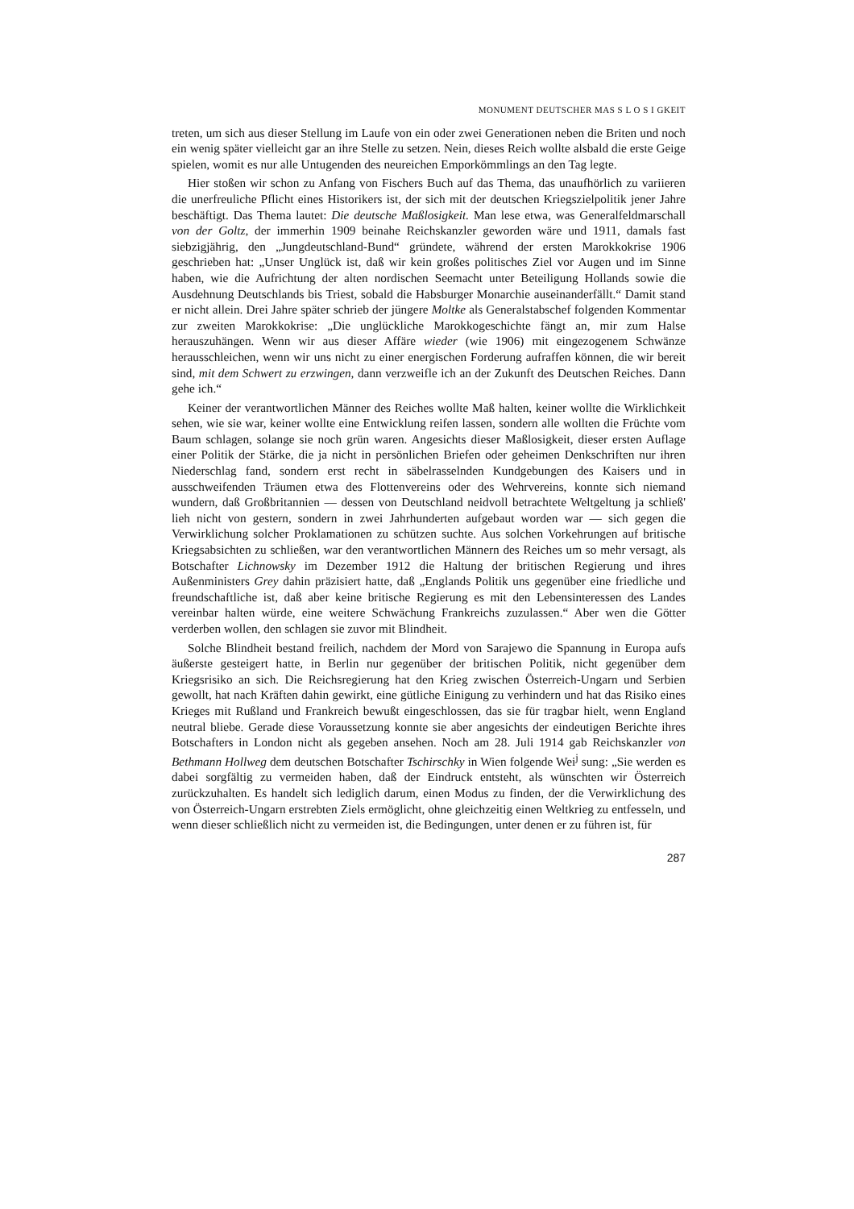MONUMENT DEUTSCHER MAS S L O S I GKEIT
treten, um sich aus dieser Stellung im Laufe von ein oder zwei Generationen neben die Briten und noch ein wenig später vielleicht gar an ihre Stelle zu setzen. Nein, dieses Reich wollte alsbald die erste Geige spielen, womit es nur alle Untugenden des neureichen Emporkömmlings an den Tag legte.
Hier stoßen wir schon zu Anfang von Fischers Buch auf das Thema, das unaufhörlich zu variieren die unerfreuliche Pflicht eines Historikers ist, der sich mit der deutschen Kriegszielpolitik jener Jahre beschäftigt. Das Thema lautet: Die deutsche Maßlosigkeit. Man lese etwa, was Generalfeldmarschall von der Goltz, der immerhin 1909 beinahe Reichskanzler geworden wäre und 1911, damals fast siebzigjährig, den „Jungdeutschland-Bund“ gründete, während der ersten Marokkokrise 1906 geschrieben hat: „Unser Unglück ist, daß wir kein großes politisches Ziel vor Augen und im Sinne haben, wie die Aufrichtung der alten nordischen Seemacht unter Beteiligung Hollands sowie die Ausdehnung Deutschlands bis Triest, sobald die Habsburger Monarchie auseinanderfällt.“ Damit stand er nicht allein. Drei Jahre später schrieb der jüngere Moltke als Generalstabschef folgenden Kommentar zur zweiten Marokkokrise: „Die unglückliche Marokkogeschichte fängt an, mir zum Halse herauszuhängen. Wenn wir aus dieser Affäre wieder (wie 1906) mit eingezogenem Schwänze herausschleichen, wenn wir uns nicht zu einer energischen Forderung aufraffen können, die wir bereit sind, mit dem Schwert zu erzwingen, dann verzweifle ich an der Zukunft des Deutschen Reiches. Dann gehe ich.“
Keiner der verantwortlichen Männer des Reiches wollte Maß halten, keiner wollte die Wirklichkeit sehen, wie sie war, keiner wollte eine Entwicklung reifen lassen, sondern alle wollten die Früchte vom Baum schlagen, solange sie noch grün waren. Angesichts dieser Maßlosigkeit, dieser ersten Auflage einer Politik der Stärke, die ja nicht in persönlichen Briefen oder geheimen Denkschriften nur ihren Niederschlag fand, sondern erst recht in säbelrasselnden Kundgebungen des Kaisers und in ausschweifenden Träumen etwa des Flottenvereins oder des Wehrvereins, konnte sich niemand wundern, daß Großbritannien — dessen von Deutschland neidvoll betrachtete Weltgeltung ja schließ' lieh nicht von gestern, sondern in zwei Jahrhunderten aufgebaut worden war — sich gegen die Verwirklichung solcher Proklamationen zu schützen suchte. Aus solchen Vorkehrungen auf britische Kriegsabsichten zu schließen, war den verantwortlichen Männern des Reiches um so mehr versagt, als Botschafter Lichnowsky im Dezember 1912 die Haltung der britischen Regierung und ihres Außenministers Grey dahin präzisiert hatte, daß „Englands Politik uns gegenüber eine friedliche und freundschaftliche ist, daß aber keine britische Regierung es mit den Lebensinteressen des Landes vereinbar halten würde, eine weitere Schwächung Frankreichs zuzulassen.“ Aber wen die Götter verderben wollen, den schlagen sie zuvor mit Blindheit.
Solche Blindheit bestand freilich, nachdem der Mord von Sarajewo die Spannung in Europa aufs äußerste gesteigert hatte, in Berlin nur gegenüber der britischen Politik, nicht gegenüber dem Kriegsrisiko an sich. Die Reichsregierung hat den Krieg zwischen Österreich-Ungarn und Serbien gewollt, hat nach Kräften dahin gewirkt, eine gütliche Einigung zu verhindern und hat das Risiko eines Krieges mit Rußland und Frankreich bewußt eingeschlossen, das sie für tragbar hielt, wenn England neutral bliebe. Gerade diese Voraussetzung konnte sie aber angesichts der eindeutigen Berichte ihres Botschafters in London nicht als gegeben ansehen. Noch am 28. Juli 1914 gab Reichskanzler von Bethmann Hollweg dem deutschen Botschafter Tschirschky in Wien folgende Wei<sup>j</sup> sung: „Sie werden es dabei sorgfältig zu vermeiden haben, daß der Eindruck entsteht, als wünschten wir Österreich zurückzuhalten. Es handelt sich lediglich darum, einen Modus zu finden, der die Verwirklichung des von Österreich-Ungarn erstrebten Ziels ermöglicht, ohne gleichzeitig einen Weltkrieg zu entfesseln, und wenn dieser schließlich nicht zu vermeiden ist, die Bedingungen, unter denen er zu führen ist, für
287